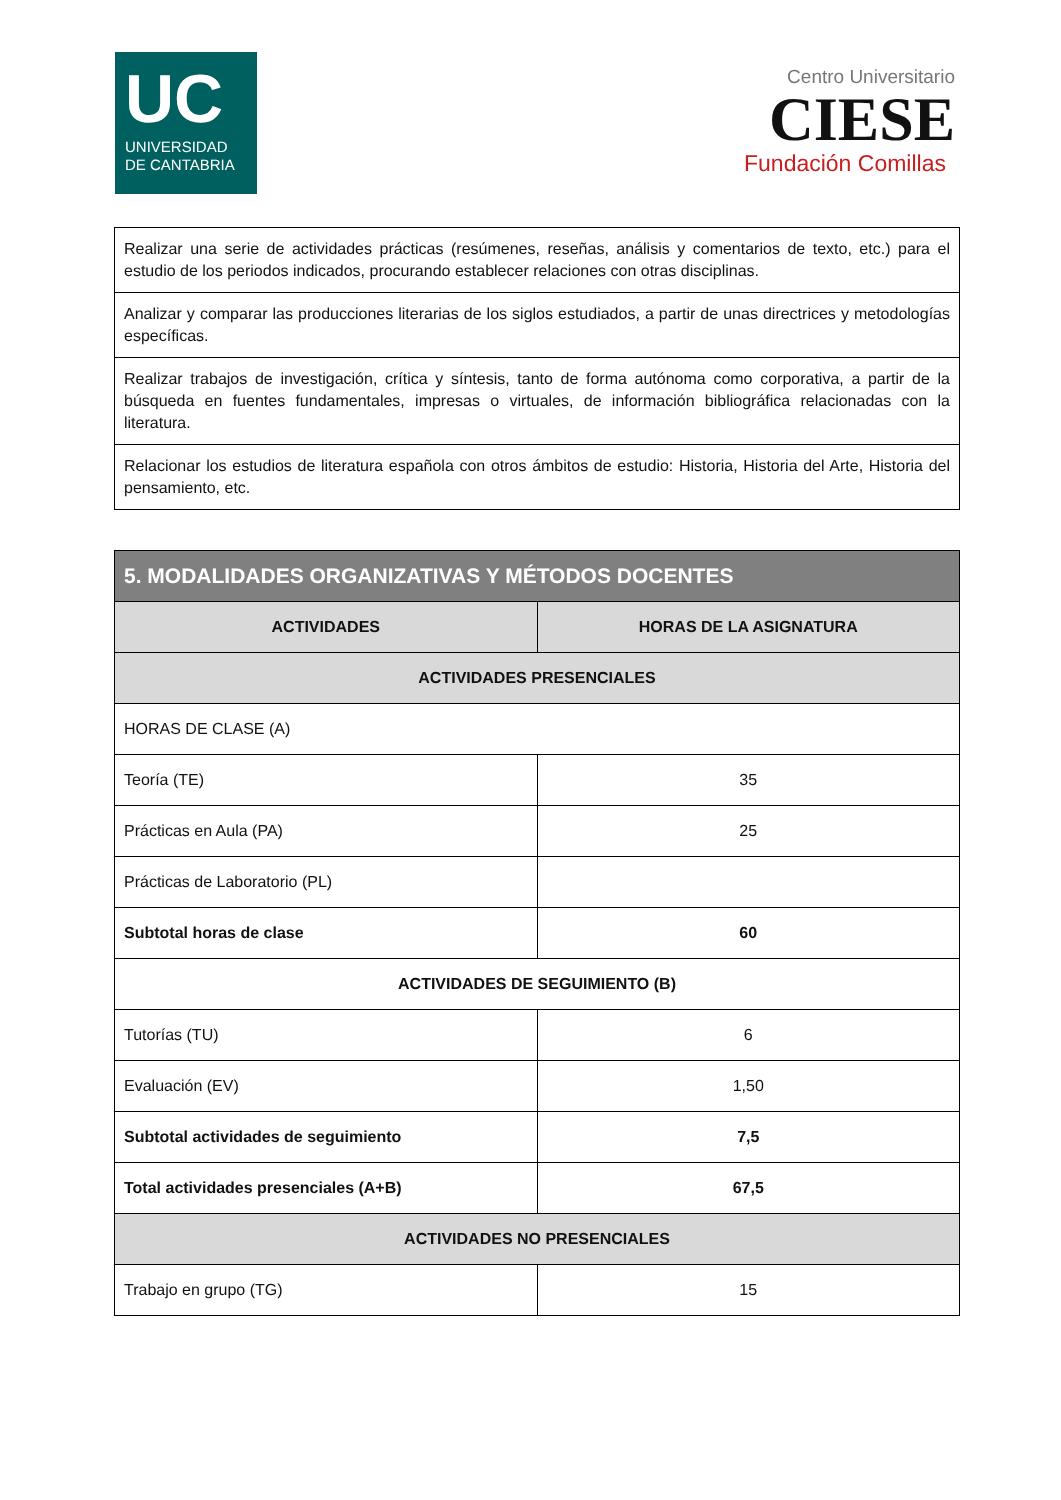UC
UNIVERSIDAD
DE CANTABRIA
Centro Universitario
CIESE
Fundación Comillas
| Realizar una serie de actividades prácticas (resúmenes, reseñas, análisis y comentarios de texto, etc.) para el estudio de los periodos indicados, procurando establecer relaciones con otras disciplinas. |
| Analizar y comparar las producciones literarias de los siglos estudiados, a partir de unas directrices y metodologías específicas. |
| Realizar trabajos de investigación, crítica y síntesis, tanto de forma autónoma como corporativa, a partir de la búsqueda en fuentes fundamentales, impresas o virtuales, de información bibliográfica relacionadas con la literatura. |
| Relacionar los estudios de literatura española con otros ámbitos de estudio: Historia, Historia del Arte, Historia del pensamiento, etc. |
| 5. MODALIDADES ORGANIZATIVAS Y MÉTODOS DOCENTES | |
| --- | --- |
| ACTIVIDADES | HORAS DE LA ASIGNATURA |
| ACTIVIDADES PRESENCIALES | |
| HORAS DE CLASE (A) | |
| Teoría (TE) | 35 |
| Prácticas en Aula (PA) | 25 |
| Prácticas de Laboratorio (PL) | |
| Subtotal horas de clase | 60 |
| ACTIVIDADES DE SEGUIMIENTO (B) | |
| Tutorías (TU) | 6 |
| Evaluación (EV) | 1,50 |
| Subtotal actividades de seguimiento | 7,5 |
| Total actividades presenciales (A+B) | 67,5 |
| ACTIVIDADES NO PRESENCIALES | |
| Trabajo en grupo (TG) | 15 |